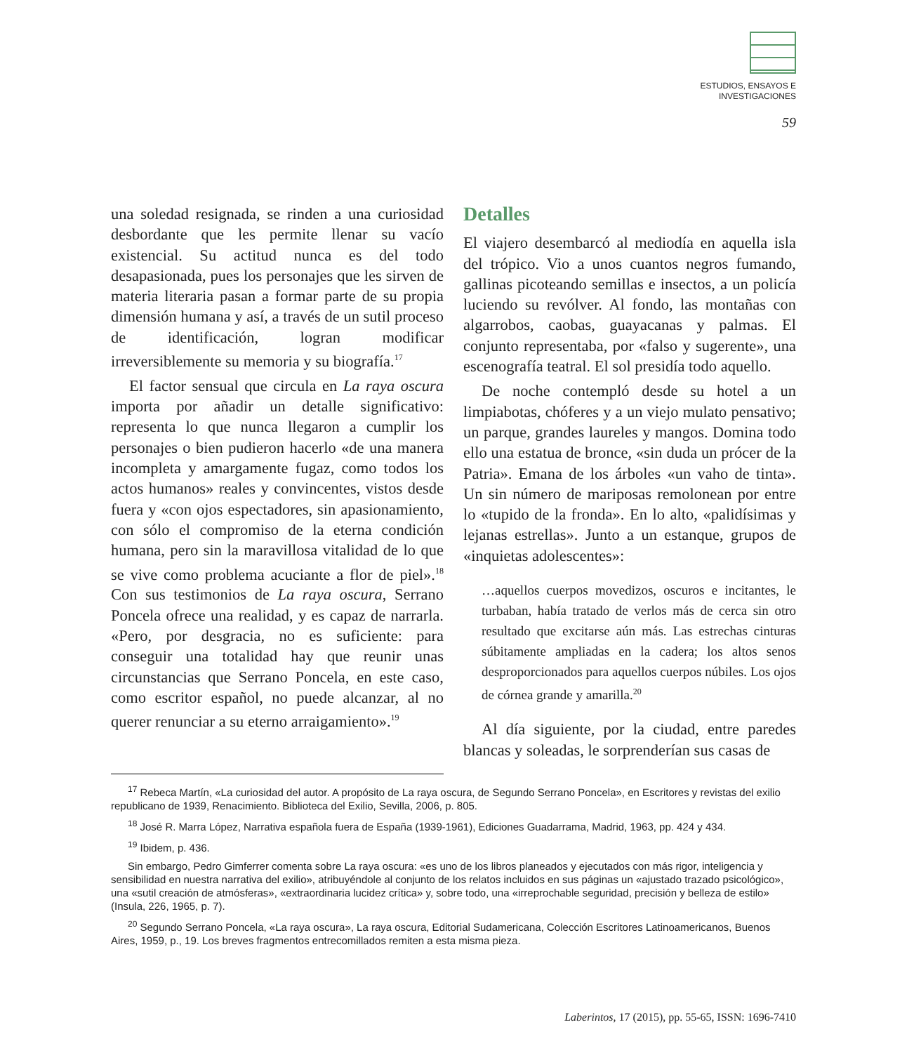ESTUDIOS, ENSAYOS E
INVESTIGACIONES
59
una soledad resignada, se rinden a una curiosidad desbordante que les permite llenar su vacío existencial. Su actitud nunca es del todo desapasionada, pues los personajes que les sirven de materia literaria pasan a formar parte de su propia dimensión humana y así, a través de un sutil proceso de identificación, logran modificar irreversiblemente su memoria y su biografía.<sup>17</sup>
El factor sensual que circula en La raya oscura importa por añadir un detalle significativo: representa lo que nunca llegaron a cumplir los personajes o bien pudieron hacerlo «de una manera incompleta y amargamente fugaz, como todos los actos humanos» reales y convincentes, vistos desde fuera y «con ojos espectadores, sin apasionamiento, con sólo el compromiso de la eterna condición humana, pero sin la maravillosa vitalidad de lo que se vive como problema acuciante a flor de piel».<sup>18</sup> Con sus testimonios de La raya oscura, Serrano Poncela ofrece una realidad, y es capaz de narrarla. «Pero, por desgracia, no es suficiente: para conseguir una totalidad hay que reunir unas circunstancias que Serrano Poncela, en este caso, como escritor español, no puede alcanzar, al no querer renunciar a su eterno arraigamiento».<sup>19</sup>
Detalles
El viajero desembarcó al mediodía en aquella isla del trópico. Vio a unos cuantos negros fumando, gallinas picoteando semillas e insectos, a un policía luciendo su revólver. Al fondo, las montañas con algarrobos, caobas, guayacanas y palmas. El conjunto representaba, por «falso y sugerente», una escenografía teatral. El sol presidía todo aquello.
De noche contempló desde su hotel a un limpiabotas, chóferes y a un viejo mulato pensativo; un parque, grandes laureles y mangos. Domina todo ello una estatua de bronce, «sin duda un prócer de la Patria». Emana de los árboles «un vaho de tinta». Un sin número de mariposas remolonean por entre lo «tupido de la fronda». En lo alto, «palidísimas y lejanas estrellas». Junto a un estanque, grupos de «inquietas adolescentes»:
…aquellos cuerpos movedizos, oscuros e incitantes, le turbaban, había tratado de verlos más de cerca sin otro resultado que excitarse aún más. Las estrechas cinturas súbitamente ampliadas en la cadera; los altos senos desproporcionados para aquellos cuerpos núbiles. Los ojos de córnea grande y amarilla.<sup>20</sup>
Al día siguiente, por la ciudad, entre paredes blancas y soleadas, le sorprenderían sus casas de
<sup>17</sup> Rebeca Martín, «La curiosidad del autor. A propósito de La raya oscura, de Segundo Serrano Poncela», en Escritores y revistas del exilio republicano de 1939, Renacimiento. Biblioteca del Exilio, Sevilla, 2006, p. 805.
<sup>18</sup> José R. Marra López, Narrativa española fuera de España (1939-1961), Ediciones Guadarrama, Madrid, 1963, pp. 424 y 434.
<sup>19</sup> Ibidem, p. 436.
Sin embargo, Pedro Gimferrer comenta sobre La raya oscura: «es uno de los libros planeados y ejecutados con más rigor, inteligencia y sensibilidad en nuestra narrativa del exilio», atribuyéndole al conjunto de los relatos incluidos en sus páginas un «ajustado trazado psicológico», una «sutil creación de atmósferas», «extraordinaria lucidez crítica» y, sobre todo, una «irreprochable seguridad, precisión y belleza de estilo» (Insula, 226, 1965, p. 7).
<sup>20</sup> Segundo Serrano Poncela, «La raya oscura», La raya oscura, Editorial Sudamericana, Colección Escritores Latinoamericanos, Buenos Aires, 1959, p., 19. Los breves fragmentos entrecomillados remiten a esta misma pieza.
Laberintos, 17 (2015), pp. 55-65, ISSN: 1696-7410